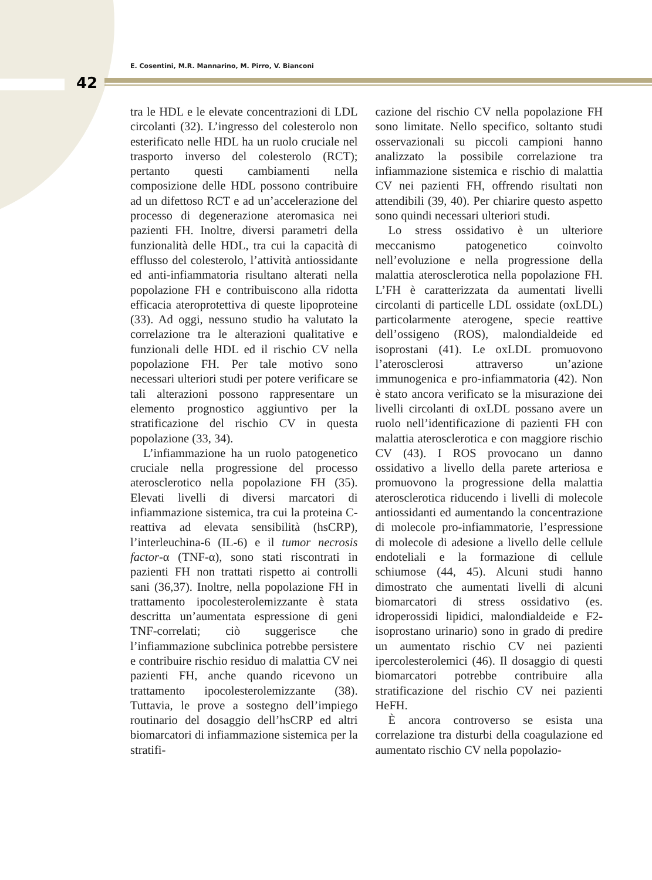E. Cosentini, M.R. Mannarino, M. Pirro, V. Bianconi
42
tra le HDL e le elevate concentrazioni di LDL circolanti (32). L’ingresso del colesterolo non esterificato nelle HDL ha un ruolo cruciale nel trasporto inverso del colesterolo (RCT); pertanto questi cambiamenti nella composizione delle HDL possono contribuire ad un difettoso RCT e ad un’accelerazione del processo di degenerazione ateromasica nei pazienti FH. Inoltre, diversi parametri della funzionalità delle HDL, tra cui la capacità di efflusso del colesterolo, l’attività antiossidante ed anti-infiammatoria risultano alterati nella popolazione FH e contribuiscono alla ridotta efficacia ateroprotettiva di queste lipoproteine (33). Ad oggi, nessuno studio ha valutato la correlazione tra le alterazioni qualitative e funzionali delle HDL ed il rischio CV nella popolazione FH. Per tale motivo sono necessari ulteriori studi per potere verificare se tali alterazioni possono rappresentare un elemento prognostico aggiuntivo per la stratificazione del rischio CV in questa popolazione (33, 34).
L’infiammazione ha un ruolo patogenetico cruciale nella progressione del processo aterosclerotico nella popolazione FH (35). Elevati livelli di diversi marcatori di infiammazione sistemica, tra cui la proteina C-reattiva ad elevata sensibilità (hsCRP), l’interleuchina-6 (IL-6) e il tumor necrosis factor-α (TNF-α), sono stati riscontrati in pazienti FH non trattati rispetto ai controlli sani (36,37). Inoltre, nella popolazione FH in trattamento ipocolesterolemizzante è stata descritta un’aumentata espressione di geni TNF-correlati; ciò suggerisce che l’infiammazione subclinica potrebbe persistere e contribuire rischio residuo di malattia CV nei pazienti FH, anche quando ricevono un trattamento ipocolesterolemizzante (38). Tuttavia, le prove a sostegno dell’impiego routinario del dosaggio dell’hsCRP ed altri biomarcatori di infiammazione sistemica per la stratifi-
cazione del rischio CV nella popolazione FH sono limitate. Nello specifico, soltanto studi osservazionali su piccoli campioni hanno analizzato la possibile correlazione tra infiammazione sistemica e rischio di malattia CV nei pazienti FH, offrendo risultati non attendibili (39, 40). Per chiarire questo aspetto sono quindi necessari ulteriori studi.
Lo stress ossidativo è un ulteriore meccanismo patogenetico coinvolto nell’evoluzione e nella progressione della malattia aterosclerotica nella popolazione FH. L’FH è caratterizzata da aumentati livelli circolanti di particelle LDL ossidate (oxLDL) particolarmente aterogene, specie reattive dell’ossigeno (ROS), malondialdeide ed isoprostani (41). Le oxLDL promuovono l’aterosclerosi attraverso un’azione immunogenica e pro-infiammatoria (42). Non è stato ancora verificato se la misurazione dei livelli circolanti di oxLDL possano avere un ruolo nell’identificazione di pazienti FH con malattia aterosclerotica e con maggiore rischio CV (43). I ROS provocano un danno ossidativo a livello della parete arteriosa e promuovono la progressione della malattia aterosclerotica riducendo i livelli di molecole antiossidanti ed aumentando la concentrazione di molecole pro-infiammatorie, l’espressione di molecole di adesione a livello delle cellule endoteliali e la formazione di cellule schiumose (44, 45). Alcuni studi hanno dimostrato che aumentati livelli di alcuni biomarcatori di stress ossidativo (es. idroperossidi lipidici, malondialdeide e F2-isoprostano urinario) sono in grado di predire un aumentato rischio CV nei pazienti ipercolesterolemici (46). Il dosaggio di questi biomarcatori potrebbe contribuire alla stratificazione del rischio CV nei pazienti HeFH.
È ancora controverso se esista una correlazione tra disturbi della coagulazione ed aumentato rischio CV nella popolazio-